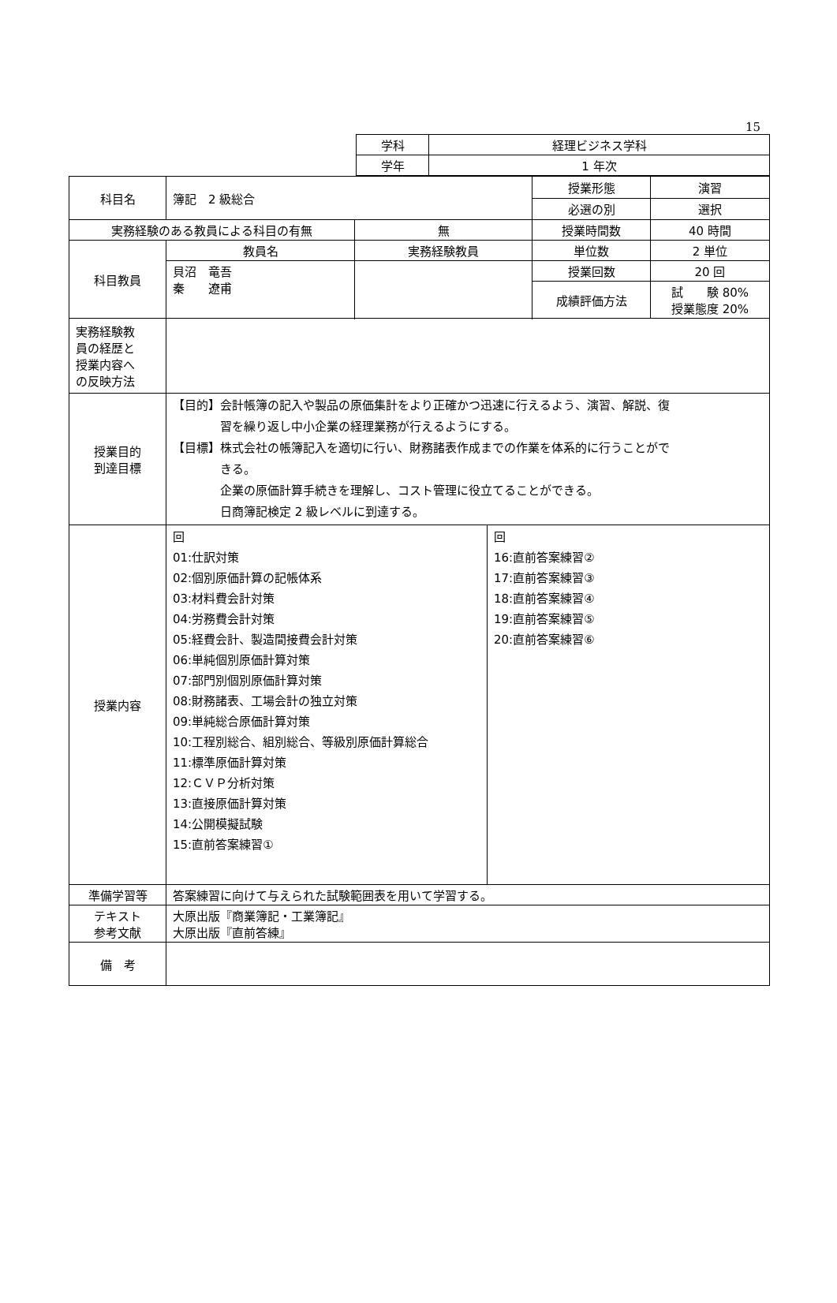15
| 学科 | 経理ビジネス学科 |
| 学年 | 1 年次 |
| 科目名 | 簿記 2 級総合 | | 授業形態 | 演習 |
| | | | 必選の別 | 選択 |
| 実務経験のある教員による科目の有無 | | 無 | 授業時間数 | 40 時間 |
| 科目教員 | 教員名 | 実務経験教員 | 単位数 | 2 単位 |
| | 貝沼 竜吾 秦 遼甫 | | 授業回数 | 20 回 |
| | | | 成績評価方法 | 試 験 80% 授業態度 20% |
| 実務経験教 員の経歴と 授業内容へ の反映方法 | | | | |
| 授業目的 到達目標 | 【目的】会計帳簿の記入や製品の原価集計をより正確かつ迅速に行えるよう、演習、解説、復 習を繰り返し中小企業の経理業務が行えるようにする。 【目標】株式会社の帳簿記入を適切に行い、財務諸表作成までの作業を体系的に行うことがで きる。 企業の原価計算手続きを理解し、コスト管理に役立てることができる。 日商簿記検定 2 級レベルに到達する。 | | | |
| 授業内容 | / 回 01:仕訳対策 02:個別原価計算の記帳体系 03:材料費会計対策 04:労務費会計対策 05:経費会計、製造間接費会計対策 06:単純個別原価計算対策 07:部門別個別原価計算対策 08:財務諸表、工場会計の独立対策 09:単純総合原価計算対策 10:工程別総合、組別総合、等級別原価計算総合 11:標準原価計算対策 12:ＣＶＰ分析対策 13:直接原価計算対策 14:公開模擬試験 15:直前答案練習① / 回 16:直前答案練習② 17:直前答案練習③ 18:直前答案練習④ 19:直前答案練習⑤ 20:直前答案練習⑥ / | | | |
| 準備学習等 | 答案練習に向けて与えられた試験範囲表を用いて学習する。 | | | |
| テキスト 参考文献 | 大原出版『商業簿記・工業簿記』 大原出版『直前答練』 | | | |
| 備 考 | | | | |